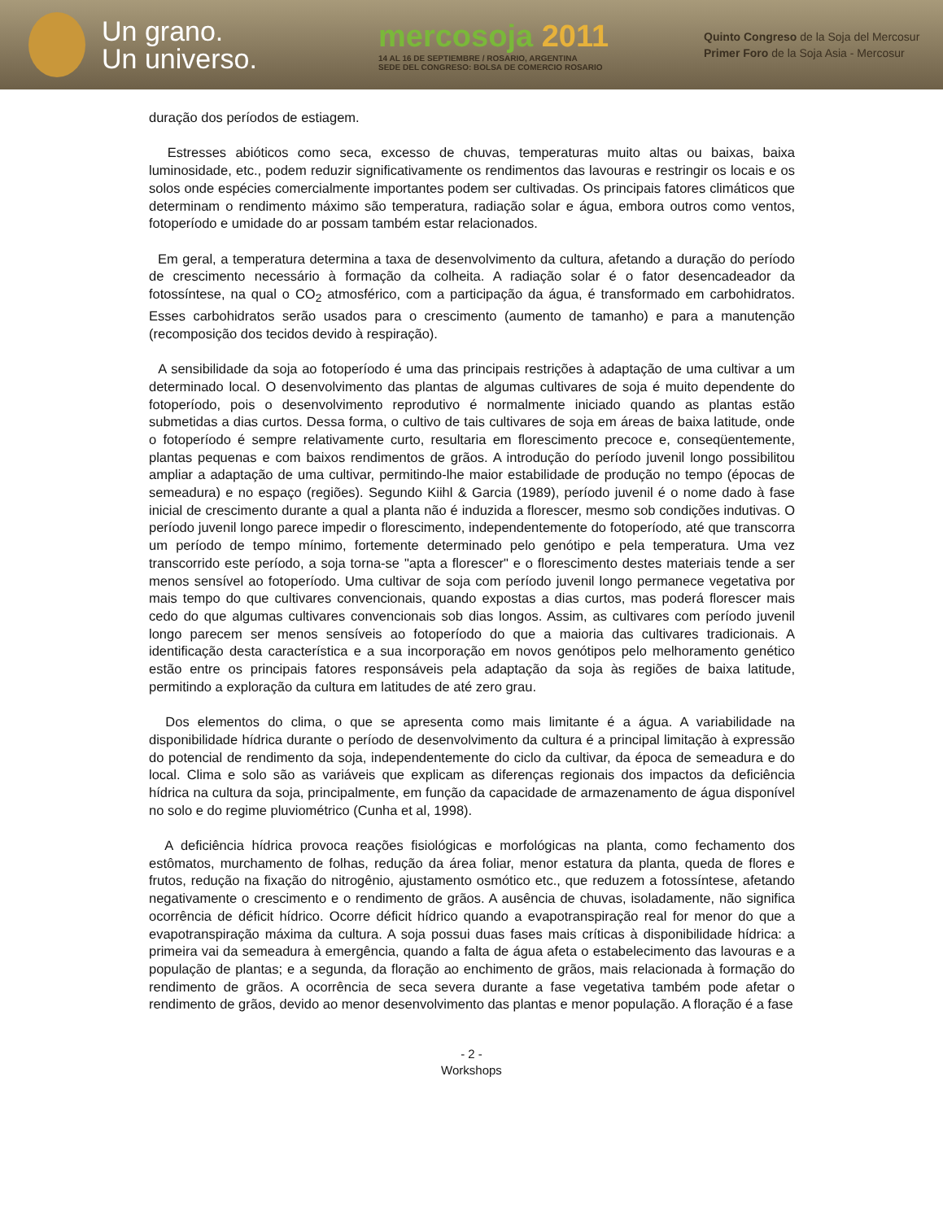Un grano.
Un universo.
mercosoja 2011
14 AL 16 DE SEPTIEMBRE / ROSARIO, ARGENTINA
SEDE DEL CONGRESO: BOLSA DE COMERCIO ROSARIO
Quinto Congreso de la Soja del Mercosur
Primer Foro de la Soja Asia - Mercosur
duração dos períodos de estiagem.
Estresses abióticos como seca, excesso de chuvas, temperaturas muito altas ou baixas, baixa luminosidade, etc., podem reduzir significativamente os rendimentos das lavouras e restringir os locais e os solos onde espécies comercialmente importantes podem ser cultivadas. Os principais fatores climáticos que determinam o rendimento máximo são temperatura, radiação solar e água, embora outros como ventos, fotoperíodo e umidade do ar possam também estar relacionados.
Em geral, a temperatura determina a taxa de desenvolvimento da cultura, afetando a duração do período de crescimento necessário à formação da colheita. A radiação solar é o fator desencadeador da fotossíntese, na qual o CO<sub>2</sub> atmosférico, com a participação da água, é transformado em carbohidratos. Esses carbohidratos serão usados para o crescimento (aumento de tamanho) e para a manutenção (recomposição dos tecidos devido à respiração).
A sensibilidade da soja ao fotoperíodo é uma das principais restrições à adaptação de uma cultivar a um determinado local. O desenvolvimento das plantas de algumas cultivares de soja é muito dependente do fotoperíodo, pois o desenvolvimento reprodutivo é normalmente iniciado quando as plantas estão submetidas a dias curtos. Dessa forma, o cultivo de tais cultivares de soja em áreas de baixa latitude, onde o fotoperíodo é sempre relativamente curto, resultaria em florescimento precoce e, conseqüentemente, plantas pequenas e com baixos rendimentos de grãos. A introdução do período juvenil longo possibilitou ampliar a adaptação de uma cultivar, permitindo-lhe maior estabilidade de produção no tempo (épocas de semeadura) e no espaço (regiões). Segundo Kiihl & Garcia (1989), período juvenil é o nome dado à fase inicial de crescimento durante a qual a planta não é induzida a florescer, mesmo sob condições indutivas. O período juvenil longo parece impedir o florescimento, independentemente do fotoperíodo, até que transcorra um período de tempo mínimo, fortemente determinado pelo genótipo e pela temperatura. Uma vez transcorrido este período, a soja torna-se "apta a florescer" e o florescimento destes materiais tende a ser menos sensível ao fotoperíodo. Uma cultivar de soja com período juvenil longo permanece vegetativa por mais tempo do que cultivares convencionais, quando expostas a dias curtos, mas poderá florescer mais cedo do que algumas cultivares convencionais sob dias longos. Assim, as cultivares com período juvenil longo parecem ser menos sensíveis ao fotoperíodo do que a maioria das cultivares tradicionais. A identificação desta característica e a sua incorporação em novos genótipos pelo melhoramento genético estão entre os principais fatores responsáveis pela adaptação da soja às regiões de baixa latitude, permitindo a exploração da cultura em latitudes de até zero grau.
Dos elementos do clima, o que se apresenta como mais limitante é a água. A variabilidade na disponibilidade hídrica durante o período de desenvolvimento da cultura é a principal limitação à expressão do potencial de rendimento da soja, independentemente do ciclo da cultivar, da época de semeadura e do local. Clima e solo são as variáveis que explicam as diferenças regionais dos impactos da deficiência hídrica na cultura da soja, principalmente, em função da capacidade de armazenamento de água disponível no solo e do regime pluviométrico (Cunha et al, 1998).
A deficiência hídrica provoca reações fisiológicas e morfológicas na planta, como fechamento dos estômatos, murchamento de folhas, redução da área foliar, menor estatura da planta, queda de flores e frutos, redução na fixação do nitrogênio, ajustamento osmótico etc., que reduzem a fotossíntese, afetando negativamente o crescimento e o rendimento de grãos. A ausência de chuvas, isoladamente, não significa ocorrência de déficit hídrico. Ocorre déficit hídrico quando a evapotranspiração real for menor do que a evapotranspiração máxima da cultura. A soja possui duas fases mais críticas à disponibilidade hídrica: a primeira vai da semeadura à emergência, quando a falta de água afeta o estabelecimento das lavouras e a população de plantas; e a segunda, da floração ao enchimento de grãos, mais relacionada à formação do rendimento de grãos. A ocorrência de seca severa durante a fase vegetativa também pode afetar o rendimento de grãos, devido ao menor desenvolvimento das plantas e menor população. A floração é a fase
- 2 -
Workshops